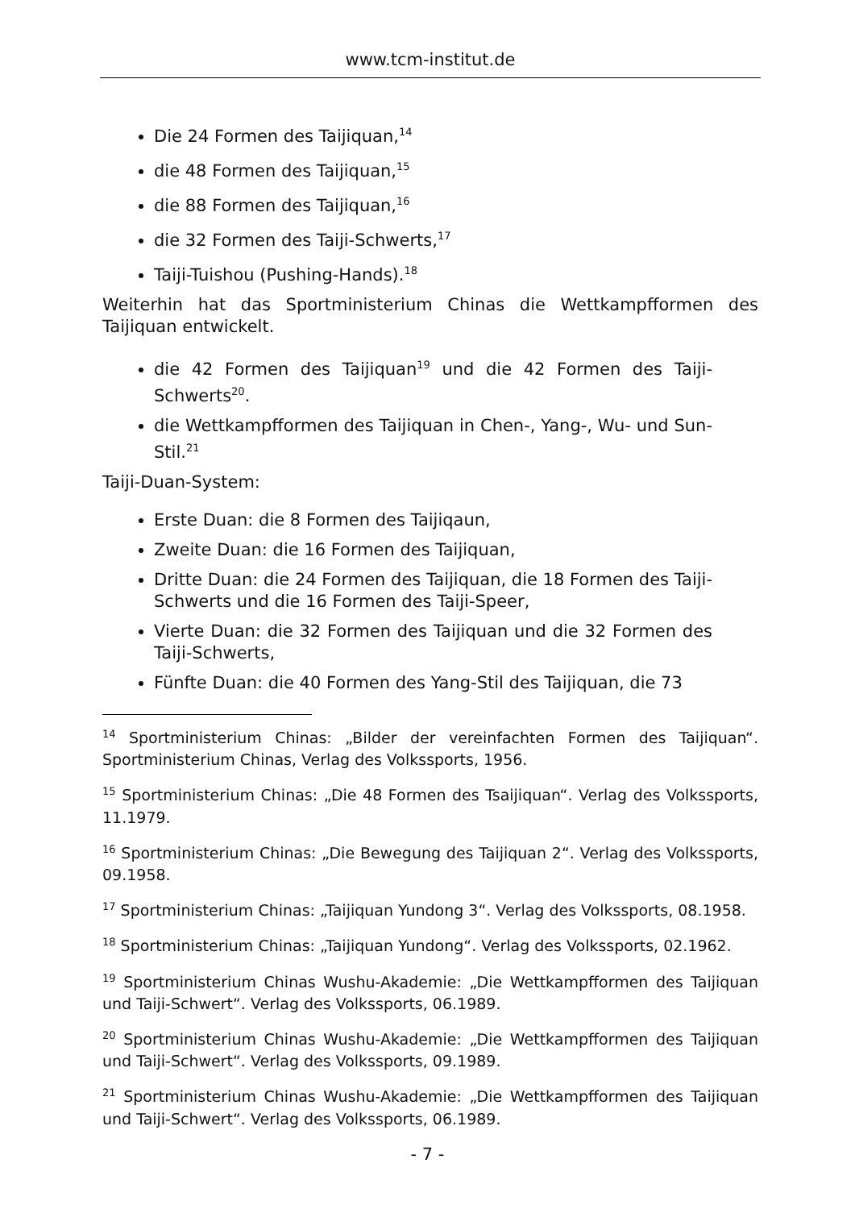www.tcm-institut.de
Die 24 Formen des Taijiquan,<sup>14</sup>
die 48 Formen des Taijiquan,<sup>15</sup>
die 88 Formen des Taijiquan,<sup>16</sup>
die 32 Formen des Taiji-Schwerts,<sup>17</sup>
Taiji-Tuishou (Pushing-Hands).<sup>18</sup>
Weiterhin hat das Sportministerium Chinas die Wettkampfformen des Taijiquan entwickelt.
die 42 Formen des Taijiquan<sup>19</sup> und die 42 Formen des Taiji-Schwerts<sup>20</sup>.
die Wettkampfformen des Taijiquan in Chen-, Yang-, Wu- und Sun-Stil.<sup>21</sup>
Taiji-Duan-System:
Erste Duan: die 8 Formen des Taijiqaun,
Zweite Duan: die 16 Formen des Taijiquan,
Dritte Duan: die 24 Formen des Taijiquan, die 18 Formen des Taiji-Schwerts und die 16 Formen des Taiji-Speer,
Vierte Duan: die 32 Formen des Taijiquan und die 32 Formen des Taiji-Schwerts,
Fünfte Duan: die 40 Formen des Yang-Stil des Taijiquan, die 73
<sup>14</sup> Sportministerium Chinas: „Bilder der vereinfachten Formen des Taijiquan“. Sportministerium Chinas, Verlag des Volkssports, 1956.
<sup>15</sup> Sportministerium Chinas: „Die 48 Formen des Tsaijiquan“. Verlag des Volkssports, 11.1979.
<sup>16</sup> Sportministerium Chinas: „Die Bewegung des Taijiquan 2“. Verlag des Volkssports, 09.1958.
<sup>17</sup> Sportministerium Chinas: „Taijiquan Yundong 3“. Verlag des Volkssports, 08.1958.
<sup>18</sup> Sportministerium Chinas: „Taijiquan Yundong“. Verlag des Volkssports, 02.1962.
<sup>19</sup> Sportministerium Chinas Wushu-Akademie: „Die Wettkampfformen des Taijiquan und Taiji-Schwert“. Verlag des Volkssports, 06.1989.
<sup>20</sup> Sportministerium Chinas Wushu-Akademie: „Die Wettkampfformen des Taijiquan und Taiji-Schwert“. Verlag des Volkssports, 09.1989.
<sup>21</sup> Sportministerium Chinas Wushu-Akademie: „Die Wettkampfformen des Taijiquan und Taiji-Schwert“. Verlag des Volkssports, 06.1989.
- 7 -